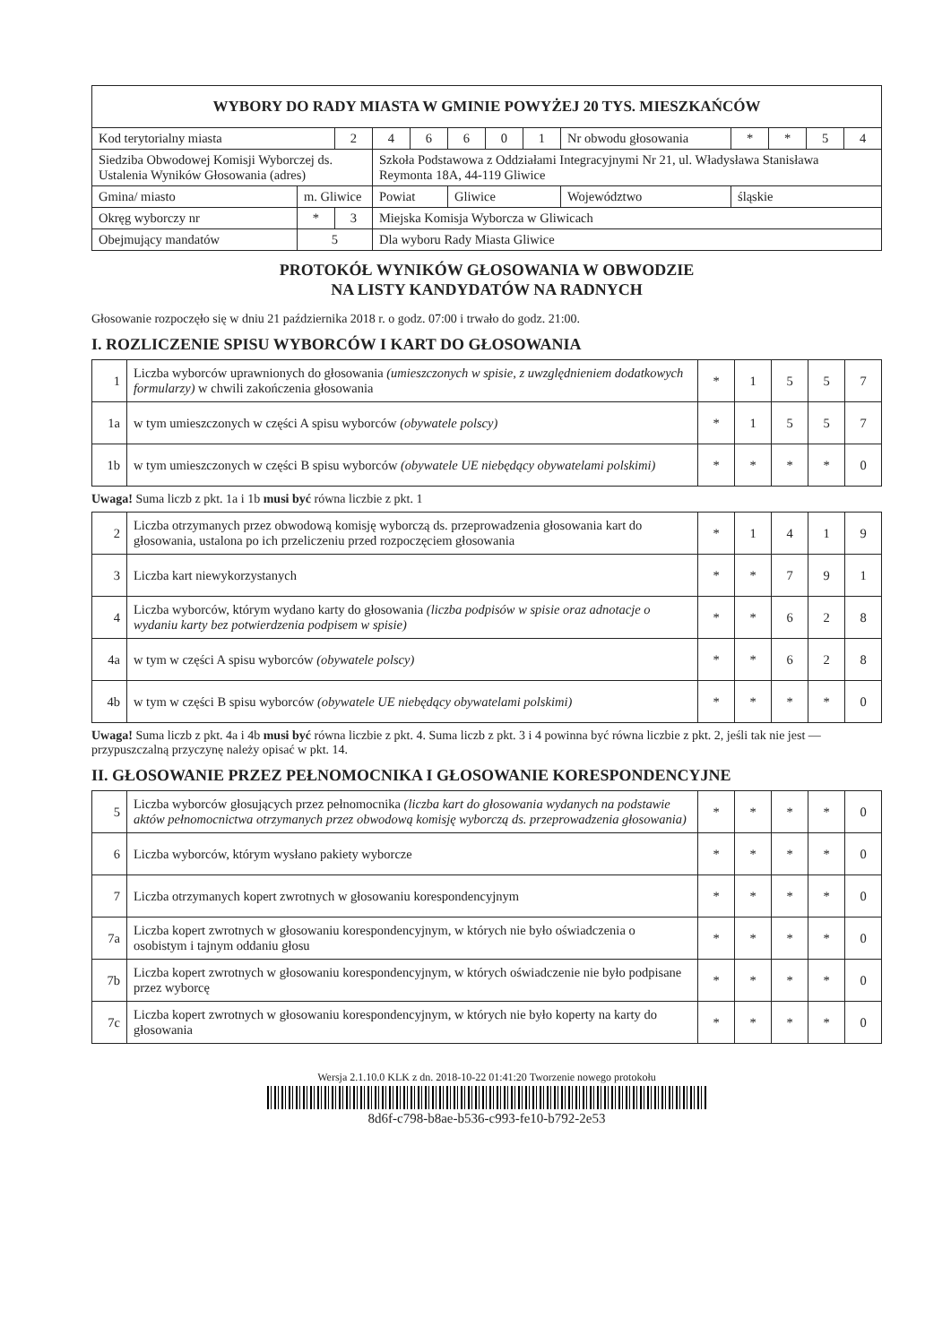| WYBORY DO RADY MIASTA W GMINIE POWYŻEJ 20 TYS. MIESZKAŃCÓW | | | | | | | | | | | | | | |
| Kod terytorialny miasta | | | 2 | 4 | 6 | 6 | 0 | 1 | Nr obwodu głosowania | | * | * | 5 | 4 |
| Siedziba Obwodowej Komisji Wyborczej ds. Ustalenia Wyników Głosowania (adres) | | | | Szkoła Podstawowa z Oddziałami Integracyjnymi Nr 21, ul. Władysława Stanisława Reymonta 18A, 44-119 Gliwice | | | | | | | | | | |
| Gmina/ miasto | m. Gliwice | | | Powiat | | Gliwice | | | | Województwo | śląskie | | | |
| Okręg wyborczy nr | | * | 3 | Miejska Komisja Wyborcza w Gliwicach | | | | | | | | | | |
| Obejmujący mandatów | | 5 | | Dla wyboru Rady Miasta Gliwice | | | | | | | | | | |
PROTOKÓŁ WYNIKÓW GŁOSOWANIA W OBWODZIE
NA LISTY KANDYDATÓW NA RADNYCH
Głosowanie rozpoczęło się w dniu 21 października 2018 r. o godz. 07:00 i trwało do godz. 21:00.
I. ROZLICZENIE SPISU WYBORCÓW I KART DO GŁOSOWANIA
| 1 | Liczba wyborców uprawnionych do głosowania (umieszczonych w spisie, z uwzględnieniem dodatkowych formularzy) w chwili zakończenia głosowania | * | 1 | 5 | 5 | 7 |
| 1a | w tym umieszczonych w części A spisu wyborców (obywatele polscy) | * | 1 | 5 | 5 | 7 |
| 1b | w tym umieszczonych w części B spisu wyborców (obywatele UE niebędący obywatelami polskimi) | * | * | * | * | 0 |
Uwaga! Suma liczb z pkt. 1a i 1b musi być równa liczbie z pkt. 1
| 2 | Liczba otrzymanych przez obwodową komisję wyborczą ds. przeprowadzenia głosowania kart do głosowania, ustalona po ich przeliczeniu przed rozpoczęciem głosowania | * | 1 | 4 | 1 | 9 |
| 3 | Liczba kart niewykorzystanych | * | * | 7 | 9 | 1 |
| 4 | Liczba wyborców, którym wydano karty do głosowania (liczba podpisów w spisie oraz adnotacje o wydaniu karty bez potwierdzenia podpisem w spisie) | * | * | 6 | 2 | 8 |
| 4a | w tym w części A spisu wyborców (obywatele polscy) | * | * | 6 | 2 | 8 |
| 4b | w tym w części B spisu wyborców (obywatele UE niebędący obywatelami polskimi) | * | * | * | * | 0 |
Uwaga! Suma liczb z pkt. 4a i 4b musi być równa liczbie z pkt. 4. Suma liczb z pkt. 3 i 4 powinna być równa liczbie z pkt. 2, jeśli tak nie jest — przypuszczalną przyczynę należy opisać w pkt. 14.
II. GŁOSOWANIE PRZEZ PEŁNOMOCNIKA I GŁOSOWANIE KORESPONDENCYJNE
| 5 | Liczba wyborców głosujących przez pełnomocnika (liczba kart do głosowania wydanych na podstawie aktów pełnomocnictwa otrzymanych przez obwodową komisję wyborczą ds. przeprowadzenia głosowania) | * | * | * | * | 0 |
| 6 | Liczba wyborców, którym wysłano pakiety wyborcze | * | * | * | * | 0 |
| 7 | Liczba otrzymanych kopert zwrotnych w głosowaniu korespondencyjnym | * | * | * | * | 0 |
| 7a | Liczba kopert zwrotnych w głosowaniu korespondencyjnym, w których nie było oświadczenia o osobistym i tajnym oddaniu głosu | * | * | * | * | 0 |
| 7b | Liczba kopert zwrotnych w głosowaniu korespondencyjnym, w których oświadczenie nie było podpisane przez wyborcę | * | * | * | * | 0 |
| 7c | Liczba kopert zwrotnych w głosowaniu korespondencyjnym, w których nie było koperty na karty do głosowania | * | * | * | * | 0 |
Wersja 2.1.10.0 KLK z dn. 2018-10-22 01:41:20 Tworzenie nowego protokołu
8d6f-c798-b8ae-b536-c993-fe10-b792-2e53